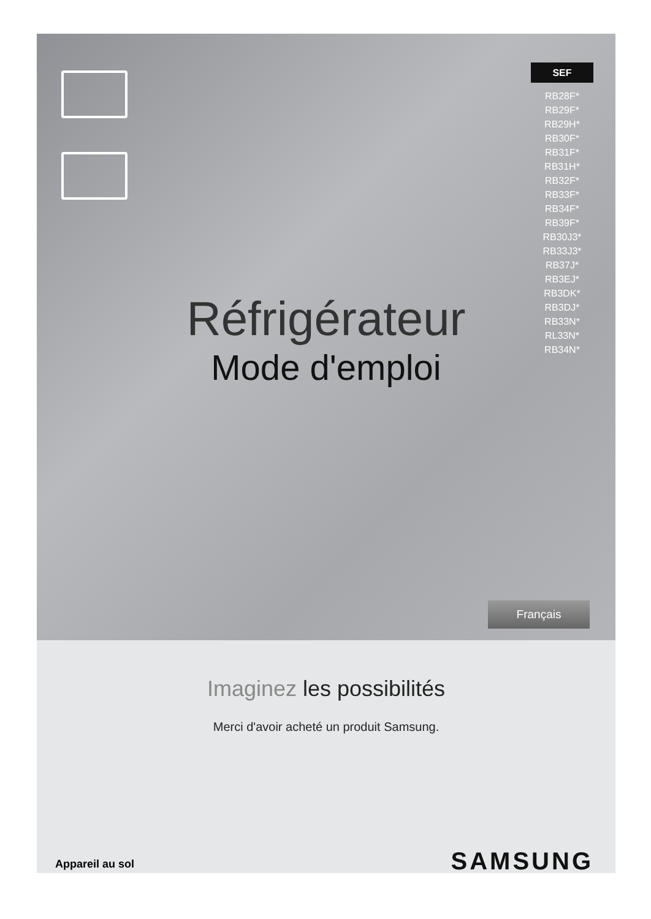SEF
RB28F*
RB29F*
RB29H*
RB30F*
RB31F*
RB31H*
RB32F*
RB33F*
RB34F*
RB39F*
RB30J3*
RB33J3*
RB37J*
RB3EJ*
RB3DK*
RB3DJ*
RB33N*
RL33N*
RB34N*
Réfrigérateur
Mode d'emploi
Français
Imaginez les possibilités
Merci d'avoir acheté un produit Samsung.
Appareil au sol SAMSUNG